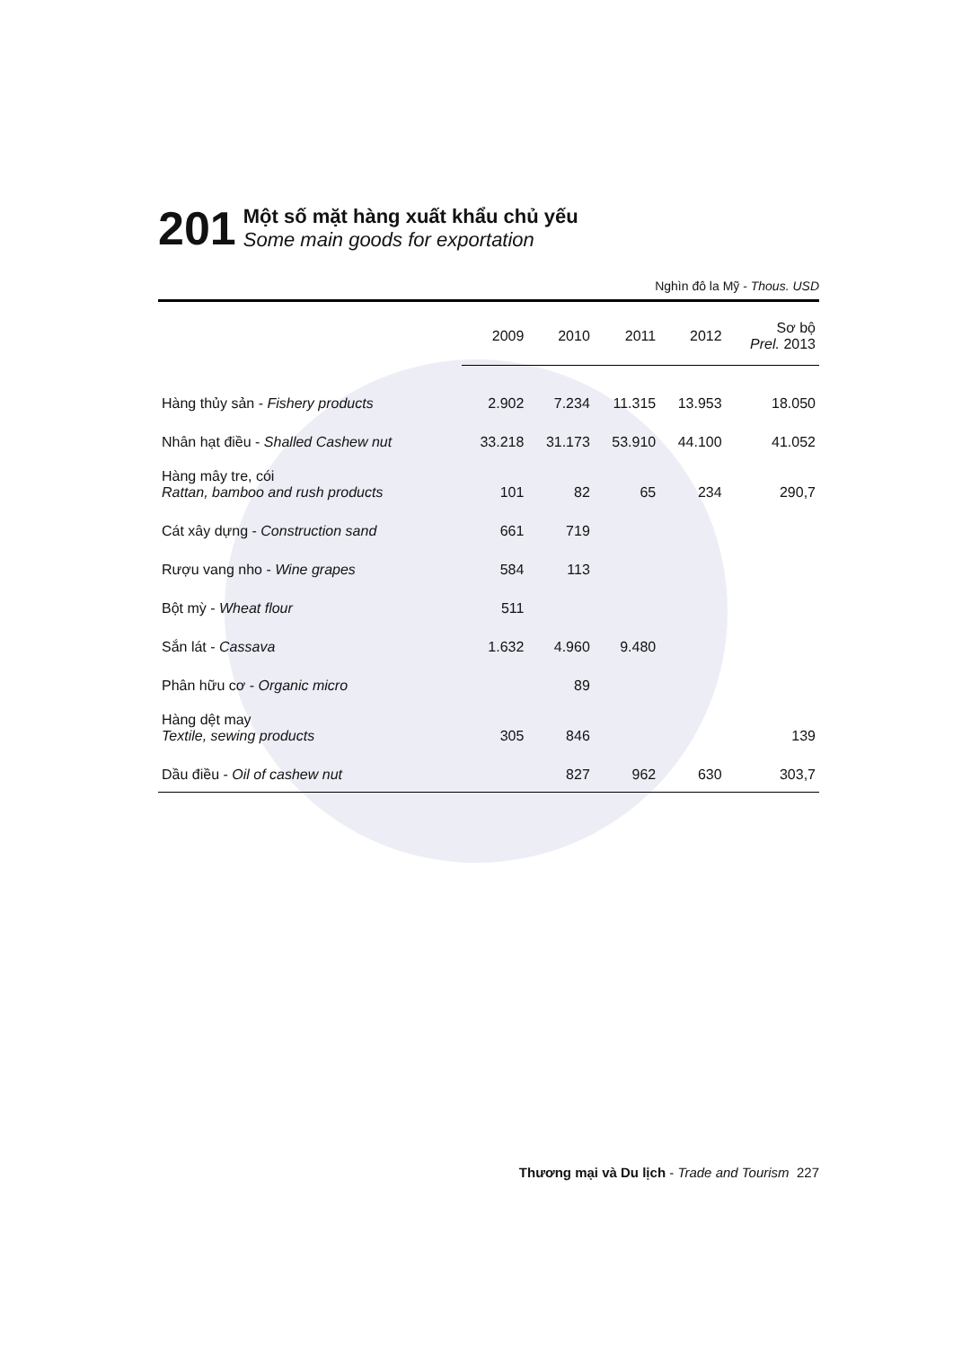201
Một số mặt hàng xuất khẩu chủ yếu
Some main goods for exportation
Nghìn đô la Mỹ - Thous. USD
| | 2009 | 2010 | 2011 | 2012 | Sơ bộ Prel. 2013 |
| --- | --- | --- | --- | --- | --- |
| Hàng thủy sản - Fishery products | 2.902 | 7.234 | 11.315 | 13.953 | 18.050 |
| Nhân hạt điều - Shalled Cashew nut | 33.218 | 31.173 | 53.910 | 44.100 | 41.052 |
| Hàng mây tre, cói Rattan, bamboo and rush products | 101 | 82 | 65 | 234 | 290,7 |
| Cát xây dựng - Construction sand | 661 | 719 | | | |
| Rượu vang nho - Wine grapes | 584 | 113 | | | |
| Bột mỳ - Wheat flour | 511 | | | | |
| Sắn lát - Cassava | 1.632 | 4.960 | 9.480 | | |
| Phân hữu cơ - Organic micro | | 89 | | | |
| Hàng dệt may Textile, sewing products | 305 | 846 | | | 139 |
| Dầu điều - Oil of cashew nut | | 827 | 962 | 630 | 303,7 |
Thương mại và Du lịch - Trade and Tourism 227